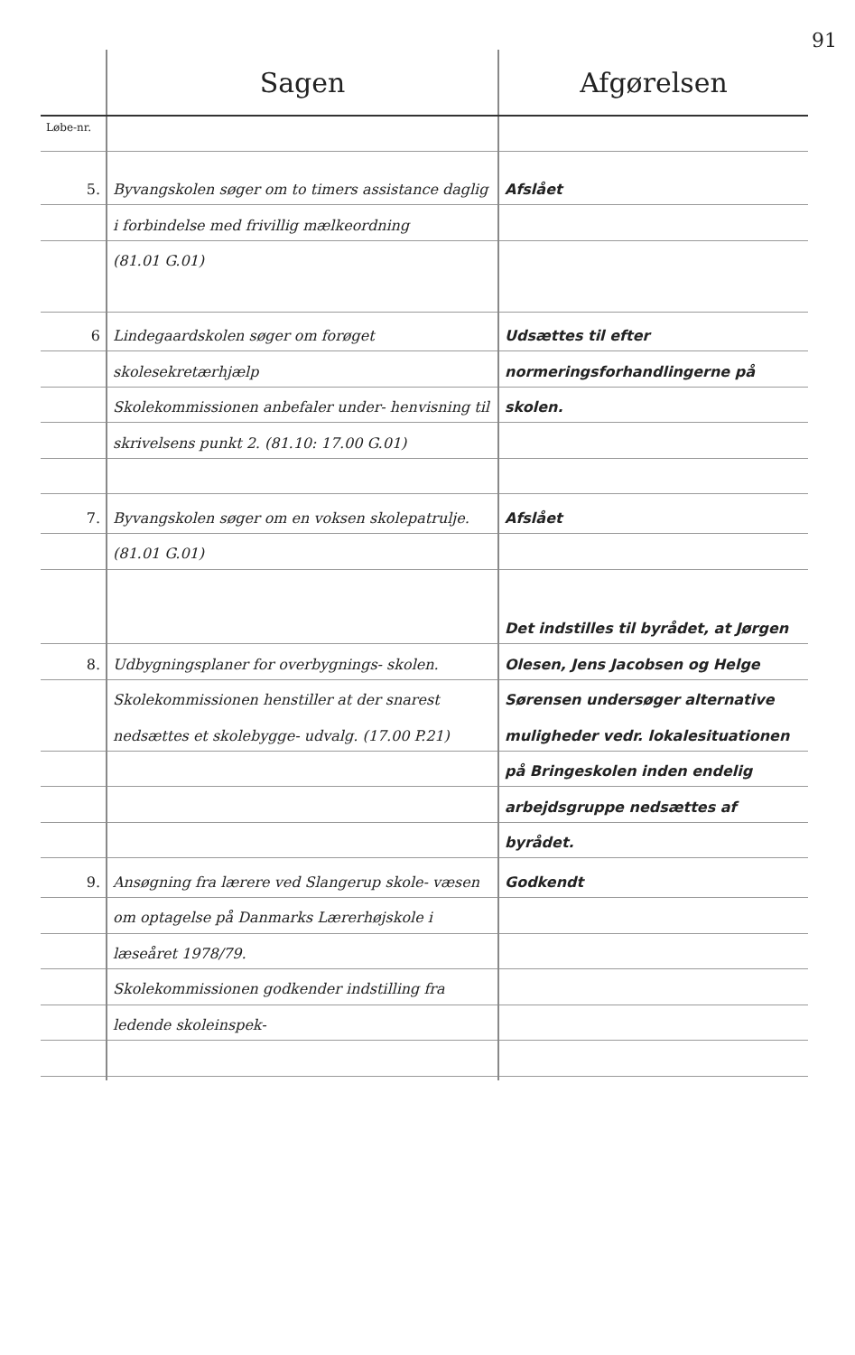91
| | Sagen | Afgørelsen |
| --- | --- | --- |
| Løbe-nr. | | |
| 5. | Byvangskolen søger om to timers assistance daglig i forbindelse med frivillig mælkeordning (81.01 G.01) | Afslået |
| 6 | Lindegaardskolen søger om forøget skolesekretærhjælp Skolekommissionen anbefaler under- henvisning til skrivelsens punkt 2. (81.10: 17.00 G.01) | Udsættes til efter normeringsforhandlingerne på skolen. |
| 7. | Byvangskolen søger om en voksen skolepatrulje. (81.01 G.01) | Afslået |
| 8. | Udbygningsplaner for overbygnings- skolen. Skolekommissionen henstiller at der snarest nedsættes et skolebygge- udvalg. (17.00 P.21) | Det indstilles til byrådet, at Jørgen Olesen, Jens Jacobsen og Helge Sørensen undersøger alternative muligheder vedr. lokalesituationen på Bringeskolen inden endelig arbejdsgruppe nedsættes af byrådet. |
| 9. | Ansøgning fra lærere ved Slangerup skole- væsen om optagelse på Danmarks Lærerhøjskole i læseåret 1978/79. Skolekommissionen godkender indstilling fra ledende skoleinspek- | Godkendt |